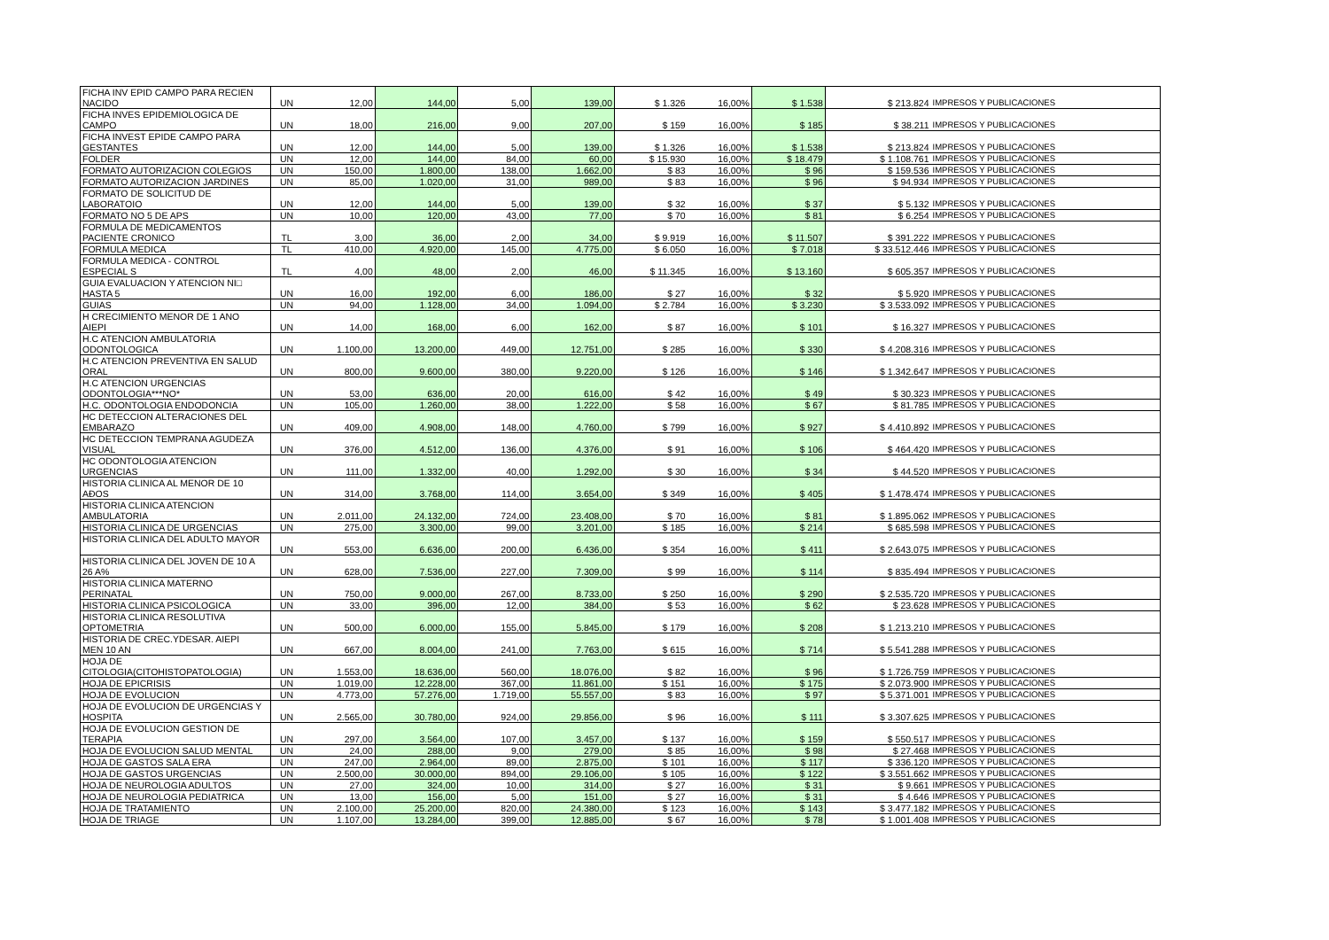| FICHA INV EPID CAMPO PARA RECIEN NACIDO | UN | 12,00 | 144,00 | 5,00 | 139,00 | $ 1.326 | 16,00% | $ 1.538 | $ 213.824 | IMPRESOS Y PUBLICACIONES |
| FICHA INVES EPIDEMIOLOGICA DE CAMPO | UN | 18,00 | 216,00 | 9,00 | 207,00 | $ 159 | 16,00% | $ 185 | $ 38.211 | IMPRESOS Y PUBLICACIONES |
| FICHA INVEST EPIDE CAMPO PARA GESTANTES | UN | 12,00 | 144,00 | 5,00 | 139,00 | $ 1.326 | 16,00% | $ 1.538 | $ 213.824 | IMPRESOS Y PUBLICACIONES |
| FOLDER | UN | 12,00 | 144,00 | 84,00 | 60,00 | $ 15.930 | 16,00% | $ 18.479 | $ 1.108.761 | IMPRESOS Y PUBLICACIONES |
| FORMATO AUTORIZACION COLEGIOS | UN | 150,00 | 1.800,00 | 138,00 | 1.662,00 | $ 83 | 16,00% | $ 96 | $ 159.536 | IMPRESOS Y PUBLICACIONES |
| FORMATO AUTORIZACION JARDINES | UN | 85,00 | 1.020,00 | 31,00 | 989,00 | $ 83 | 16,00% | $ 96 | $ 94.934 | IMPRESOS Y PUBLICACIONES |
| FORMATO DE SOLICITUD DE LABORATOIO | UN | 12,00 | 144,00 | 5,00 | 139,00 | $ 32 | 16,00% | $ 37 | $ 5.132 | IMPRESOS Y PUBLICACIONES |
| FORMATO NO 5 DE APS | UN | 10,00 | 120,00 | 43,00 | 77,00 | $ 70 | 16,00% | $ 81 | $ 6.254 | IMPRESOS Y PUBLICACIONES |
| FORMULA DE MEDICAMENTOS PACIENTE CRONICO | TL | 3,00 | 36,00 | 2,00 | 34,00 | $ 9.919 | 16,00% | $ 11.507 | $ 391.222 | IMPRESOS Y PUBLICACIONES |
| FORMULA MEDICA | TL | 410,00 | 4.920,00 | 145,00 | 4.775,00 | $ 6.050 | 16,00% | $ 7.018 | $ 33.512.446 | IMPRESOS Y PUBLICACIONES |
| FORMULA MEDICA - CONTROL ESPECIAL S | TL | 4,00 | 48,00 | 2,00 | 46,00 | $ 11.345 | 16,00% | $ 13.160 | $ 605.357 | IMPRESOS Y PUBLICACIONES |
| GUIA EVALUACION Y ATENCION NI□ HASTA 5 | UN | 16,00 | 192,00 | 6,00 | 186,00 | $ 27 | 16,00% | $ 32 | $ 5.920 | IMPRESOS Y PUBLICACIONES |
| GUIAS | UN | 94,00 | 1.128,00 | 34,00 | 1.094,00 | $ 2.784 | 16,00% | $ 3.230 | $ 3.533.092 | IMPRESOS Y PUBLICACIONES |
| H CRECIMIENTO MENOR DE 1 ANO AIEPI | UN | 14,00 | 168,00 | 6,00 | 162,00 | $ 87 | 16,00% | $ 101 | $ 16.327 | IMPRESOS Y PUBLICACIONES |
| H.C ATENCION AMBULATORIA ODONTOLOGICA | UN | 1.100,00 | 13.200,00 | 449,00 | 12.751,00 | $ 285 | 16,00% | $ 330 | $ 4.208.316 | IMPRESOS Y PUBLICACIONES |
| H.C ATENCION PREVENTIVA EN SALUD ORAL | UN | 800,00 | 9.600,00 | 380,00 | 9.220,00 | $ 126 | 16,00% | $ 146 | $ 1.342.647 | IMPRESOS Y PUBLICACIONES |
| H.C ATENCION URGENCIAS ODONTOLOGIA***NO* | UN | 53,00 | 636,00 | 20,00 | 616,00 | $ 42 | 16,00% | $ 49 | $ 30.323 | IMPRESOS Y PUBLICACIONES |
| H.C. ODONTOLOGIA ENDODONCIA | UN | 105,00 | 1.260,00 | 38,00 | 1.222,00 | $ 58 | 16,00% | $ 67 | $ 81.785 | IMPRESOS Y PUBLICACIONES |
| HC DETECCION ALTERACIONES DEL EMBARAZO | UN | 409,00 | 4.908,00 | 148,00 | 4.760,00 | $ 799 | 16,00% | $ 927 | $ 4.410.892 | IMPRESOS Y PUBLICACIONES |
| HC DETECCION TEMPRANA AGUDEZA VISUAL | UN | 376,00 | 4.512,00 | 136,00 | 4.376,00 | $ 91 | 16,00% | $ 106 | $ 464.420 | IMPRESOS Y PUBLICACIONES |
| HC ODONTOLOGIA ATENCION URGENCIAS | UN | 111,00 | 1.332,00 | 40,00 | 1.292,00 | $ 30 | 16,00% | $ 34 | $ 44.520 | IMPRESOS Y PUBLICACIONES |
| HISTORIA CLINICA AL MENOR DE 10 AÐOS | UN | 314,00 | 3.768,00 | 114,00 | 3.654,00 | $ 349 | 16,00% | $ 405 | $ 1.478.474 | IMPRESOS Y PUBLICACIONES |
| HISTORIA CLINICA ATENCION AMBULATORIA | UN | 2.011,00 | 24.132,00 | 724,00 | 23.408,00 | $ 70 | 16,00% | $ 81 | $ 1.895.062 | IMPRESOS Y PUBLICACIONES |
| HISTORIA CLINICA DE URGENCIAS | UN | 275,00 | 3.300,00 | 99,00 | 3.201,00 | $ 185 | 16,00% | $ 214 | $ 685.598 | IMPRESOS Y PUBLICACIONES |
| HISTORIA CLINICA DEL ADULTO MAYOR | UN | 553,00 | 6.636,00 | 200,00 | 6.436,00 | $ 354 | 16,00% | $ 411 | $ 2.643.075 | IMPRESOS Y PUBLICACIONES |
| HISTORIA CLINICA DEL JOVEN DE 10 A 26 A% | UN | 628,00 | 7.536,00 | 227,00 | 7.309,00 | $ 99 | 16,00% | $ 114 | $ 835.494 | IMPRESOS Y PUBLICACIONES |
| HISTORIA CLINICA MATERNO PERINATAL | UN | 750,00 | 9.000,00 | 267,00 | 8.733,00 | $ 250 | 16,00% | $ 290 | $ 2.535.720 | IMPRESOS Y PUBLICACIONES |
| HISTORIA CLINICA PSICOLOGICA | UN | 33,00 | 396,00 | 12,00 | 384,00 | $ 53 | 16,00% | $ 62 | $ 23.628 | IMPRESOS Y PUBLICACIONES |
| HISTORIA CLINICA RESOLUTIVA OPTOMETRIA | UN | 500,00 | 6.000,00 | 155,00 | 5.845,00 | $ 179 | 16,00% | $ 208 | $ 1.213.210 | IMPRESOS Y PUBLICACIONES |
| HISTORIA DE CREC.YDESAR. AIEPI MEN 10 AN | UN | 667,00 | 8.004,00 | 241,00 | 7.763,00 | $ 615 | 16,00% | $ 714 | $ 5.541.288 | IMPRESOS Y PUBLICACIONES |
| HOJA DE CITOLOGIA(CITOHISTOPATOLOGIA) | UN | 1.553,00 | 18.636,00 | 560,00 | 18.076,00 | $ 82 | 16,00% | $ 96 | $ 1.726.759 | IMPRESOS Y PUBLICACIONES |
| HOJA DE EPICRISIS | UN | 1.019,00 | 12.228,00 | 367,00 | 11.861,00 | $ 151 | 16,00% | $ 175 | $ 2.073.900 | IMPRESOS Y PUBLICACIONES |
| HOJA DE EVOLUCION | UN | 4.773,00 | 57.276,00 | 1.719,00 | 55.557,00 | $ 83 | 16,00% | $ 97 | $ 5.371.001 | IMPRESOS Y PUBLICACIONES |
| HOJA DE EVOLUCION DE URGENCIAS Y HOSPITA | UN | 2.565,00 | 30.780,00 | 924,00 | 29.856,00 | $ 96 | 16,00% | $ 111 | $ 3.307.625 | IMPRESOS Y PUBLICACIONES |
| HOJA DE EVOLUCION GESTION DE TERAPIA | UN | 297,00 | 3.564,00 | 107,00 | 3.457,00 | $ 137 | 16,00% | $ 159 | $ 550.517 | IMPRESOS Y PUBLICACIONES |
| HOJA DE EVOLUCION SALUD MENTAL | UN | 24,00 | 288,00 | 9,00 | 279,00 | $ 85 | 16,00% | $ 98 | $ 27.468 | IMPRESOS Y PUBLICACIONES |
| HOJA DE GASTOS SALA ERA | UN | 247,00 | 2.964,00 | 89,00 | 2.875,00 | $ 101 | 16,00% | $ 117 | $ 336.120 | IMPRESOS Y PUBLICACIONES |
| HOJA DE GASTOS URGENCIAS | UN | 2.500,00 | 30.000,00 | 894,00 | 29.106,00 | $ 105 | 16,00% | $ 122 | $ 3.551.662 | IMPRESOS Y PUBLICACIONES |
| HOJA DE NEUROLOGIA ADULTOS | UN | 27,00 | 324,00 | 10,00 | 314,00 | $ 27 | 16,00% | $ 31 | $ 9.661 | IMPRESOS Y PUBLICACIONES |
| HOJA DE NEUROLOGIA PEDIATRICA | UN | 13,00 | 156,00 | 5,00 | 151,00 | $ 27 | 16,00% | $ 31 | $ 4.646 | IMPRESOS Y PUBLICACIONES |
| HOJA DE TRATAMIENTO | UN | 2.100,00 | 25.200,00 | 820,00 | 24.380,00 | $ 123 | 16,00% | $ 143 | $ 3.477.182 | IMPRESOS Y PUBLICACIONES |
| HOJA DE TRIAGE | UN | 1.107,00 | 13.284,00 | 399,00 | 12.885,00 | $ 67 | 16,00% | $ 78 | $ 1.001.408 | IMPRESOS Y PUBLICACIONES |